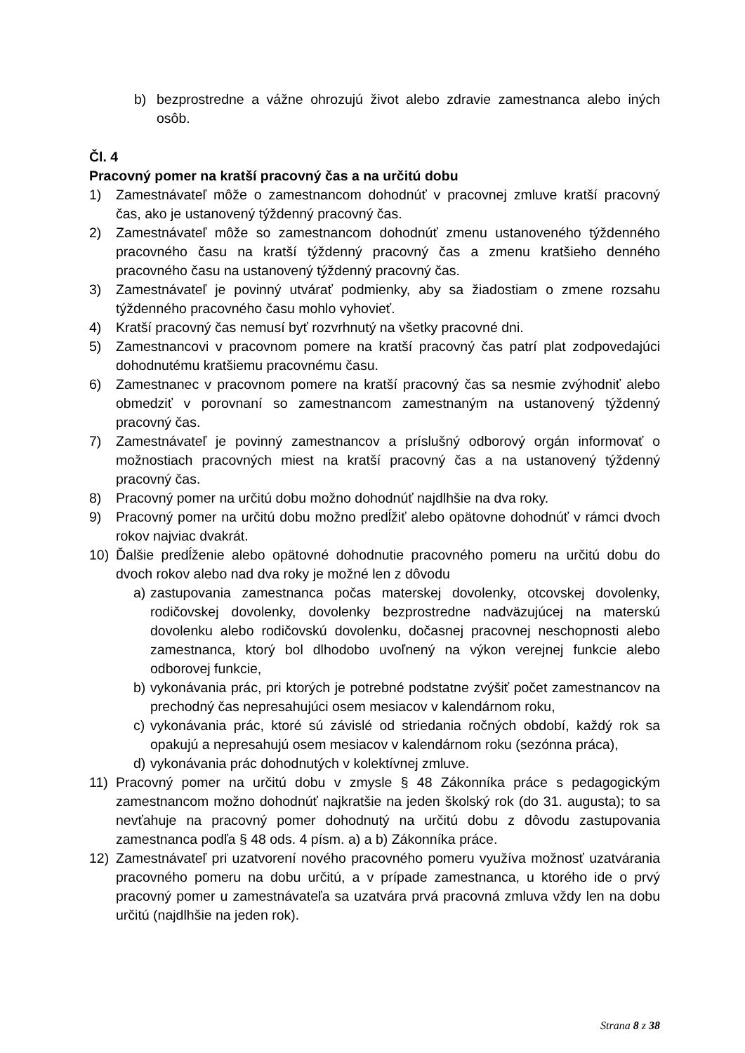b) bezprostredne a vážne ohrozujú život alebo zdravie zamestnanca alebo iných osôb.
Čl. 4
Pracovný pomer na kratší pracovný čas a na určitú dobu
1) Zamestnávateľ môže o zamestnancom dohodnúť v pracovnej zmluve kratší pracovný čas, ako je ustanovený týždenný pracovný čas.
2) Zamestnávateľ môže so zamestnancom dohodnúť zmenu ustanoveného týždenného pracovného času na kratší týždenný pracovný čas a zmenu kratšieho denného pracovného času na ustanovený týždenný pracovný čas.
3) Zamestnávateľ je povinný utvárať podmienky, aby sa žiadostiam o zmene rozsahu týždenného pracovného času mohlo vyhovieť.
4) Kratší pracovný čas nemusí byť rozvrhnutý na všetky pracovné dni.
5) Zamestnancovi v pracovnom pomere na kratší pracovný čas patrí plat zodpovedajúci dohodnutému kratšiemu pracovnému času.
6) Zamestnanec v pracovnom pomere na kratší pracovný čas sa nesmie zvýhodniť alebo obmedziť v porovnaní so zamestnancom zamestnaným na ustanovený týždenný pracovný čas.
7) Zamestnávateľ je povinný zamestnancov a príslušný odborový orgán informovať o možnostiach pracovných miest na kratší pracovný čas a na ustanovený týždenný pracovný čas.
8) Pracovný pomer na určitú dobu možno dohodnúť najdlhšie na dva roky.
9) Pracovný pomer na určitú dobu možno predĺžiť alebo opätovne dohodnúť v rámci dvoch rokov najviac dvakrát.
10) Ďalšie predĺženie alebo opätovné dohodnutie pracovného pomeru na určitú dobu do dvoch rokov alebo nad dva roky je možné len z dôvodu
a) zastupovania zamestnanca počas materskej dovolenky, otcovskej dovolenky, rodičovskej dovolenky, dovolenky bezprostredne nadväzujúcej na materskú dovolenku alebo rodičovskú dovolenku, dočasnej pracovnej neschopnosti alebo zamestnanca, ktorý bol dlhodobo uvoľnený na výkon verejnej funkcie alebo odborovej funkcie,
b) vykonávania prác, pri ktorých je potrebné podstatne zvýšiť počet zamestnancov na prechodný čas nepresahujúci osem mesiacov v kalendárnom roku,
c) vykonávania prác, ktoré sú závislé od striedania ročných období, každý rok sa opakujú a nepresahujú osem mesiacov v kalendárnom roku (sezónna práca),
d) vykonávania prác dohodnutých v kolektívnej zmluve.
11) Pracovný pomer na určitú dobu v zmysle § 48 Zákonníka práce s pedagogickým zamestnancom možno dohodnúť najkratšie na jeden školský rok (do 31. augusta); to sa nevťahuje na pracovný pomer dohodnutý na určitú dobu z dôvodu zastupovania zamestnanca podľa § 48 ods. 4 písm. a) a b) Zákonníka práce.
12) Zamestnávateľ pri uzatvorení nového pracovného pomeru využíva možnosť uzatvárania pracovného pomeru na dobu určitú, a v prípade zamestnanca, u ktorého ide o prvý pracovný pomer u zamestnávateľa sa uzatvára prvá pracovná zmluva vždy len na dobu určitú (najdlhšie na jeden rok).
Strana 8 z 38